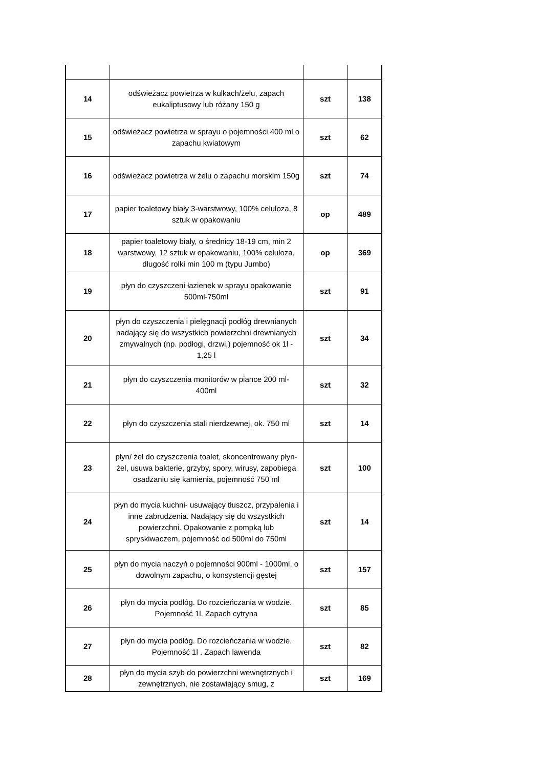| 14 | odświeżacz powietrza w kulkach/żelu, zapach eukaliptusowy lub różany 150 g | szt | 138 |
| 15 | odświeżacz powietrza w sprayu o pojemności 400 ml o zapachu kwiatowym | szt | 62 |
| 16 | odświeżacz powietrza w żelu o zapachu morskim 150g | szt | 74 |
| 17 | papier toaletowy biały 3-warstwowy, 100% celuloza, 8 sztuk w opakowaniu | op | 489 |
| 18 | papier toaletowy biały, o średnicy 18-19 cm, min 2 warstwowy, 12 sztuk w opakowaniu, 100% celuloza, długość rolki min 100 m (typu Jumbo) | op | 369 |
| 19 | płyn do czyszczeni łazienek w sprayu opakowanie 500ml-750ml | szt | 91 |
| 20 | płyn do czyszczenia i pielęgnacji podłóg drewnianych nadający się do wszystkich powierzchni drewnianych zmywalnych (np. podłogi, drzwi,) pojemność ok 1l - 1,25 l | szt | 34 |
| 21 | płyn do czyszczenia monitorów w piance 200 ml-400ml | szt | 32 |
| 22 | płyn do czyszczenia stali nierdzewnej, ok. 750 ml | szt | 14 |
| 23 | płyn/ żel do czyszczenia toalet, skoncentrowany płyn-żel, usuwa bakterie, grzyby, spory, wirusy, zapobiega osadzaniu się kamienia, pojemność 750 ml | szt | 100 |
| 24 | płyn do mycia kuchni- usuwający tłuszcz, przypalenia i inne zabrudzenia. Nadający się do wszystkich powierzchni. Opakowanie z pompką lub spryskiwaczem, pojemność od 500ml do 750ml | szt | 14 |
| 25 | płyn do mycia naczyń o pojemności 900ml - 1000ml, o dowolnym zapachu, o konsystencji gęstej | szt | 157 |
| 26 | płyn do mycia podłóg. Do rozcieńczania w wodzie. Pojemność 1l. Zapach cytryna | szt | 85 |
| 27 | płyn do mycia podłóg. Do rozcieńczania w wodzie. Pojemność 1l . Zapach lawenda | szt | 82 |
| 28 | płyn do mycia szyb do powierzchni wewnętrznych i zewnętrznych, nie zostawiający smug, z | szt | 169 |